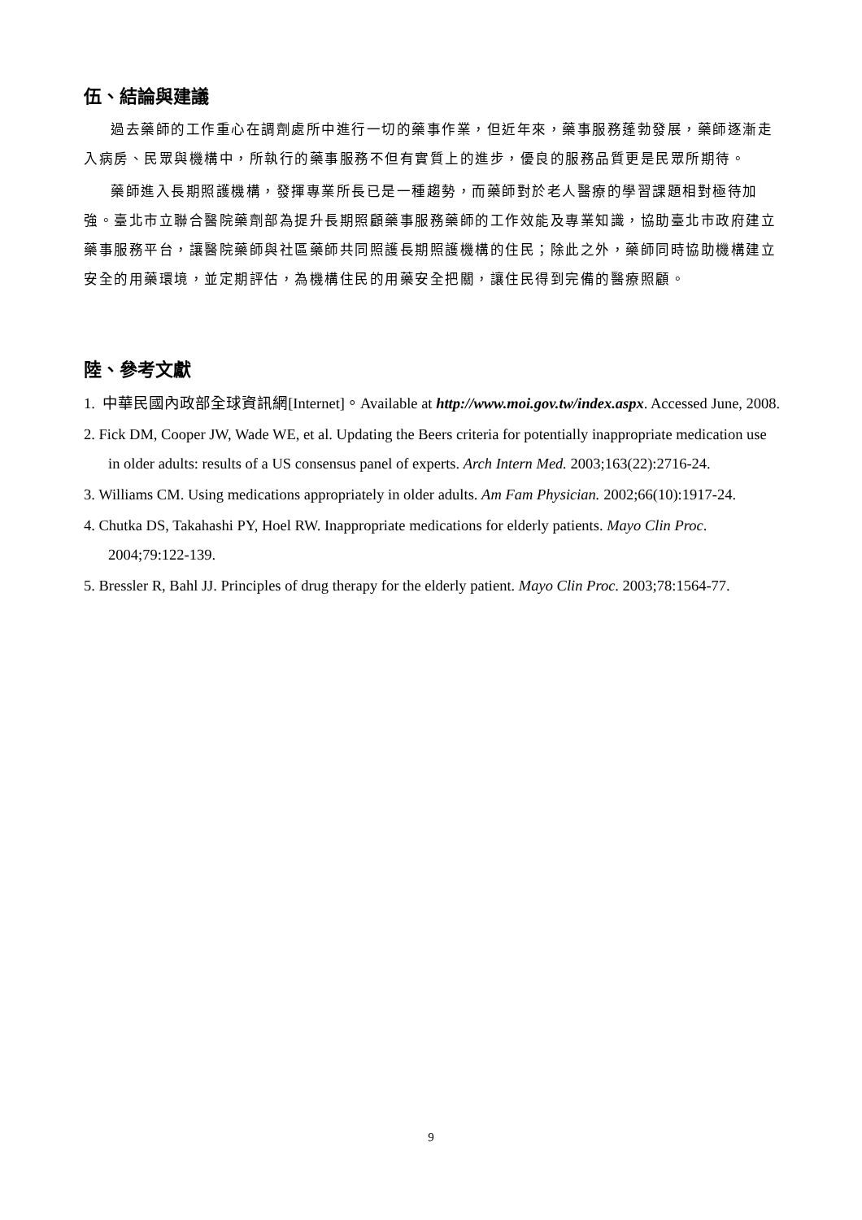伍、結論與建議
過去藥師的工作重心在調劑處所中進行一切的藥事作業，但近年來，藥事服務蓬勃發展，藥師逐漸走入病房、民眾與機構中，所執行的藥事服務不但有實質上的進步，優良的服務品質更是民眾所期待。
藥師進入長期照護機構，發揮專業所長已是一種趨勢，而藥師對於老人醫療的學習課題相對極待加強。臺北市立聯合醫院藥劑部為提升長期照顧藥事服務藥師的工作效能及專業知識，協助臺北市政府建立藥事服務平台，讓醫院藥師與社區藥師共同照護長期照護機構的住民；除此之外，藥師同時協助機構建立安全的用藥環境，並定期評估，為機構住民的用藥安全把關，讓住民得到完備的醫療照顧。
陸、參考文獻
1. 中華民國內政部全球資訊網[Internet]。Available at http://www.moi.gov.tw/index.aspx. Accessed June, 2008.
2. Fick DM, Cooper JW, Wade WE, et al. Updating the Beers criteria for potentially inappropriate medication use in older adults: results of a US consensus panel of experts. Arch Intern Med. 2003;163(22):2716-24.
3. Williams CM. Using medications appropriately in older adults. Am Fam Physician. 2002;66(10):1917-24.
4. Chutka DS, Takahashi PY, Hoel RW. Inappropriate medications for elderly patients. Mayo Clin Proc. 2004;79:122-139.
5. Bressler R, Bahl JJ. Principles of drug therapy for the elderly patient. Mayo Clin Proc. 2003;78:1564-77.
9